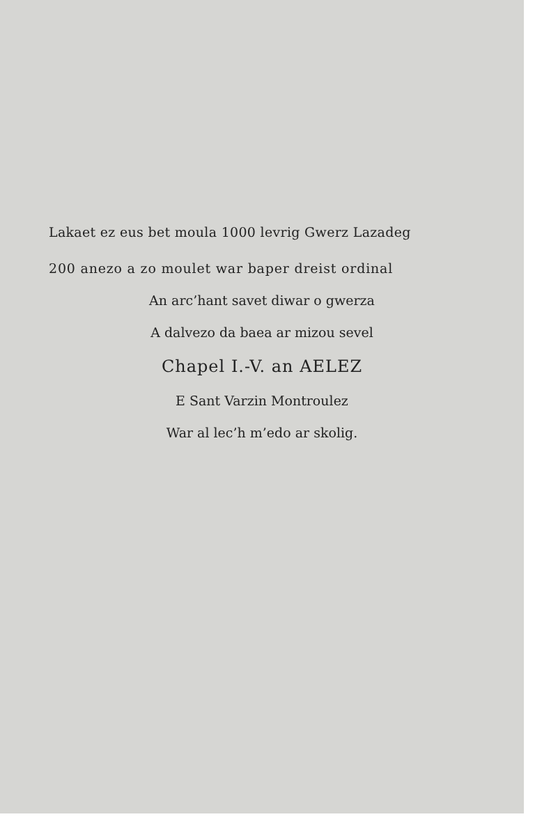Lakaet ez eus bet moula 1000 levrig Gwerz Lazadeg
200 anezo a zo moulet war baper dreist ordinal
An arc’hant savet diwar o gwerza
A dalvezo da baea ar mizou sevel
Chapel I.-V. an AELEZ
E Sant Varzin Montroulez
War al lec’h m’edo ar skolig.